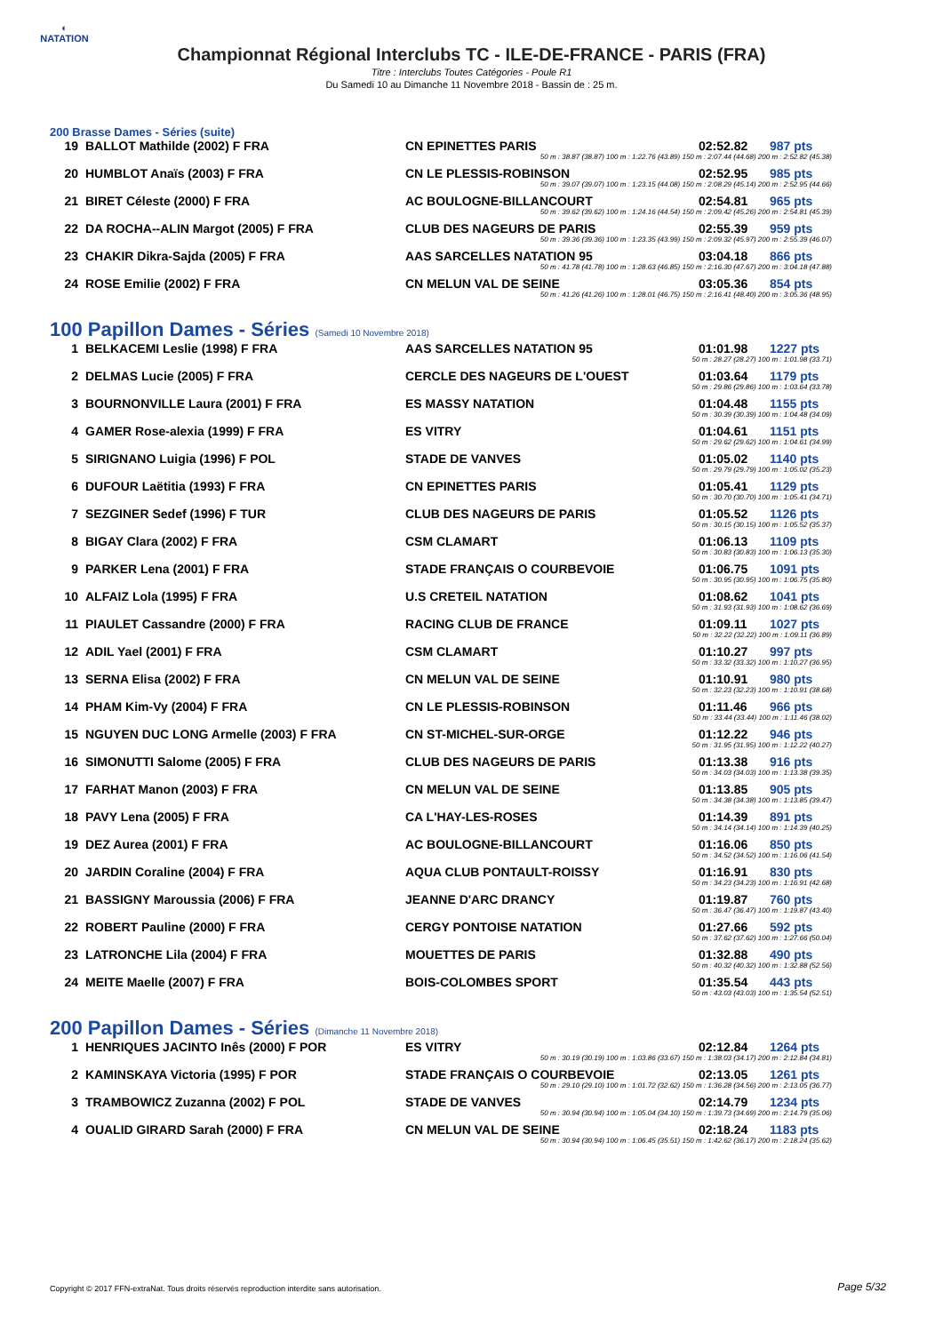◐
NATATION
Championnat Régional Interclubs TC - ILE-DE-FRANCE - PARIS (FRA)
Titre : Interclubs Toutes Catégories - Poule R1
Du Samedi 10 au Dimanche 11 Novembre 2018 - Bassin de : 25 m.
200 Brasse Dames - Séries (suite)
| 19 | BALLOT Mathilde (2002) F FRA | CN EPINETTES PARIS | 02:52.82 | 987 pts |
| 50 m : 38.87 (38.87) 100 m : 1:22.76 (43.89) 150 m : 2:07.44 (44.68) 200 m : 2:52.82 (45.38) | | | | |
| 20 | HUMBLOT Anaïs (2003) F FRA | CN LE PLESSIS-ROBINSON | 02:52.95 | 985 pts |
| 50 m : 39.07 (39.07) 100 m : 1:23.15 (44.08) 150 m : 2:08.29 (45.14) 200 m : 2:52.95 (44.66) | | | | |
| 21 | BIRET Céleste (2000) F FRA | AC BOULOGNE-BILLANCOURT | 02:54.81 | 965 pts |
| 50 m : 39.62 (39.62) 100 m : 1:24.16 (44.54) 150 m : 2:09.42 (45.26) 200 m : 2:54.81 (45.39) | | | | |
| 22 | DA ROCHA--ALIN Margot (2005) F FRA | CLUB DES NAGEURS DE PARIS | 02:55.39 | 959 pts |
| 50 m : 39.36 (39.36) 100 m : 1:23.35 (43.99) 150 m : 2:09.32 (45.97) 200 m : 2:55.39 (46.07) | | | | |
| 23 | CHAKIR Dikra-Sajda (2005) F FRA | AAS SARCELLES NATATION 95 | 03:04.18 | 866 pts |
| 50 m : 41.78 (41.78) 100 m : 1:28.63 (46.85) 150 m : 2:16.30 (47.67) 200 m : 3:04.18 (47.88) | | | | |
| 24 | ROSE Emilie (2002) F FRA | CN MELUN VAL DE SEINE | 03:05.36 | 854 pts |
| 50 m : 41.26 (41.26) 100 m : 1:28.01 (46.75) 150 m : 2:16.41 (48.40) 200 m : 3:05.36 (48.95) | | | | |
100 Papillon Dames - Séries (Samedi 10 Novembre 2018)
| 1 | BELKACEMI Leslie (1998) F FRA | AAS SARCELLES NATATION 95 | 01:01.98 | 1227 pts |
| 50 m : 28.27 (28.27) 100 m : 1:01.98 (33.71) | | | | |
| 2 | DELMAS Lucie (2005) F FRA | CERCLE DES NAGEURS DE L'OUEST | 01:03.64 | 1179 pts |
| 50 m : 29.86 (29.86) 100 m : 1:03.64 (33.78) | | | | |
| 3 | BOURNONVILLE Laura (2001) F FRA | ES MASSY NATATION | 01:04.48 | 1155 pts |
| 50 m : 30.39 (30.39) 100 m : 1:04.48 (34.09) | | | | |
| 4 | GAMER Rose-alexia (1999) F FRA | ES VITRY | 01:04.61 | 1151 pts |
| 50 m : 29.62 (29.62) 100 m : 1:04.61 (34.99) | | | | |
| 5 | SIRIGNANO Luigia (1996) F POL | STADE DE VANVES | 01:05.02 | 1140 pts |
| 50 m : 29.79 (29.79) 100 m : 1:05.02 (35.23) | | | | |
| 6 | DUFOUR Laëtitia (1993) F FRA | CN EPINETTES PARIS | 01:05.41 | 1129 pts |
| 50 m : 30.70 (30.70) 100 m : 1:05.41 (34.71) | | | | |
| 7 | SEZGINER Sedef (1996) F TUR | CLUB DES NAGEURS DE PARIS | 01:05.52 | 1126 pts |
| 50 m : 30.15 (30.15) 100 m : 1:05.52 (35.37) | | | | |
| 8 | BIGAY Clara (2002) F FRA | CSM CLAMART | 01:06.13 | 1109 pts |
| 50 m : 30.83 (30.83) 100 m : 1:06.13 (35.30) | | | | |
| 9 | PARKER Lena (2001) F FRA | STADE FRANÇAIS O COURBEVOIE | 01:06.75 | 1091 pts |
| 50 m : 30.95 (30.95) 100 m : 1:06.75 (35.80) | | | | |
| 10 | ALFAIZ Lola (1995) F FRA | U.S CRETEIL NATATION | 01:08.62 | 1041 pts |
| 50 m : 31.93 (31.93) 100 m : 1:08.62 (36.69) | | | | |
| 11 | PIAULET Cassandre (2000) F FRA | RACING CLUB DE FRANCE | 01:09.11 | 1027 pts |
| 50 m : 32.22 (32.22) 100 m : 1:09.11 (36.89) | | | | |
| 12 | ADIL Yael (2001) F FRA | CSM CLAMART | 01:10.27 | 997 pts |
| 50 m : 33.32 (33.32) 100 m : 1:10.27 (36.95) | | | | |
| 13 | SERNA Elisa (2002) F FRA | CN MELUN VAL DE SEINE | 01:10.91 | 980 pts |
| 50 m : 32.23 (32.23) 100 m : 1:10.91 (38.68) | | | | |
| 14 | PHAM Kim-Vy (2004) F FRA | CN LE PLESSIS-ROBINSON | 01:11.46 | 966 pts |
| 50 m : 33.44 (33.44) 100 m : 1:11.46 (38.02) | | | | |
| 15 | NGUYEN DUC LONG Armelle (2003) F FRA | CN ST-MICHEL-SUR-ORGE | 01:12.22 | 946 pts |
| 50 m : 31.95 (31.95) 100 m : 1:12.22 (40.27) | | | | |
| 16 | SIMONUTTI Salome (2005) F FRA | CLUB DES NAGEURS DE PARIS | 01:13.38 | 916 pts |
| 50 m : 34.03 (34.03) 100 m : 1:13.38 (39.35) | | | | |
| 17 | FARHAT Manon (2003) F FRA | CN MELUN VAL DE SEINE | 01:13.85 | 905 pts |
| 50 m : 34.38 (34.38) 100 m : 1:13.85 (39.47) | | | | |
| 18 | PAVY Lena (2005) F FRA | CA L'HAY-LES-ROSES | 01:14.39 | 891 pts |
| 50 m : 34.14 (34.14) 100 m : 1:14.39 (40.25) | | | | |
| 19 | DEZ Aurea (2001) F FRA | AC BOULOGNE-BILLANCOURT | 01:16.06 | 850 pts |
| 50 m : 34.52 (34.52) 100 m : 1:16.06 (41.54) | | | | |
| 20 | JARDIN Coraline (2004) F FRA | AQUA CLUB PONTAULT-ROISSY | 01:16.91 | 830 pts |
| 50 m : 34.23 (34.23) 100 m : 1:16.91 (42.68) | | | | |
| 21 | BASSIGNY Maroussia (2006) F FRA | JEANNE D'ARC DRANCY | 01:19.87 | 760 pts |
| 50 m : 36.47 (36.47) 100 m : 1:19.87 (43.40) | | | | |
| 22 | ROBERT Pauline (2000) F FRA | CERGY PONTOISE NATATION | 01:27.66 | 592 pts |
| 50 m : 37.62 (37.62) 100 m : 1:27.66 (50.04) | | | | |
| 23 | LATRONCHE Lila (2004) F FRA | MOUETTES DE PARIS | 01:32.88 | 490 pts |
| 50 m : 40.32 (40.32) 100 m : 1:32.88 (52.56) | | | | |
| 24 | MEITE Maelle (2007) F FRA | BOIS-COLOMBES SPORT | 01:35.54 | 443 pts |
| 50 m : 43.03 (43.03) 100 m : 1:35.54 (52.51) | | | | |
200 Papillon Dames - Séries (Dimanche 11 Novembre 2018)
| 1 | HENRIQUES JACINTO Inês (2000) F POR | ES VITRY | 02:12.84 | 1264 pts |
| 50 m : 30.19 (30.19) 100 m : 1:03.86 (33.67) 150 m : 1:38.03 (34.17) 200 m : 2:12.84 (34.81) | | | | |
| 2 | KAMINSKAYA Victoria (1995) F POR | STADE FRANÇAIS O COURBEVOIE | 02:13.05 | 1261 pts |
| 50 m : 29.10 (29.10) 100 m : 1:01.72 (32.62) 150 m : 1:36.28 (34.56) 200 m : 2:13.05 (36.77) | | | | |
| 3 | TRAMBOWICZ Zuzanna (2002) F POL | STADE DE VANVES | 02:14.79 | 1234 pts |
| 50 m : 30.94 (30.94) 100 m : 1:05.04 (34.10) 150 m : 1:39.73 (34.69) 200 m : 2:14.79 (35.06) | | | | |
| 4 | OUALID GIRARD Sarah (2000) F FRA | CN MELUN VAL DE SEINE | 02:18.24 | 1183 pts |
| 50 m : 30.94 (30.94) 100 m : 1:06.45 (35.51) 150 m : 1:42.62 (36.17) 200 m : 2:18.24 (35.62) | | | | |
Copyright © 2017 FFN-extraNat. Tous droits réservés reproduction interdite sans autorisation.
Page 5/32